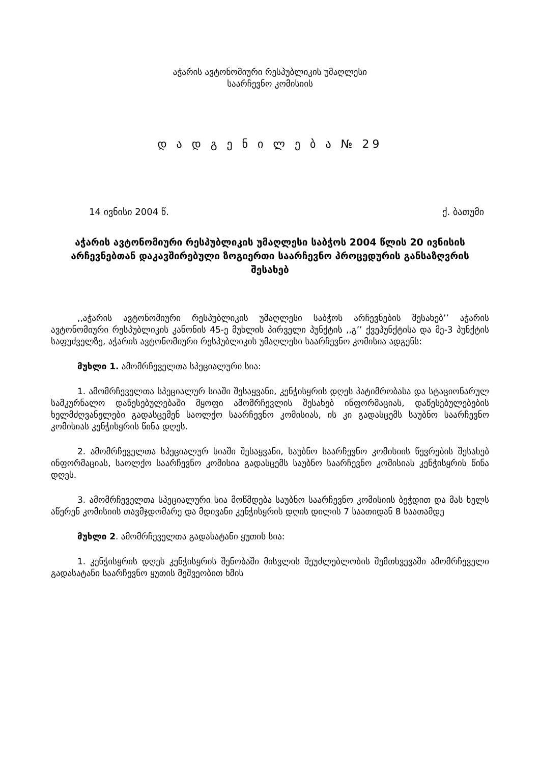აჭარის ავტონომიური რესპუბლიკის უმაღლესი
საარჩევნო კომისიის
დ ა დ გ ე ნ ი ლ ე ბ ა № 29
14 ივნისი 2004 წ. ქ. ბათუმი
აჭარის ავტონომიური რესპუბლიკის უმაღლესი საბჭოს 2004 წლის 20 ივნისის არჩევნებთან დაკავშირებული ზოგიერთი საარჩევნო პროცედურის განსაზღვრის შესახებ
,,აჭარის ავტონომიური რესპუბლიკის უმაღლესი საბჭოს არჩევნების შესახებ’’ აჭარის ავტონომიური რესპუბლიკის კანონის 45-ე მუხლის პირველი პუნქტის ,,გ’’ ქვეპუნქტისა და მე-3 პუნქტის საფუძველზე, აჭარის ავტონომიური რესპუბლიკის უმაღლესი საარჩევნო კომისია ადგენს:
მუხლი 1. ამომრჩეველთა სპეციალური სია:
1. ამომრჩეველთა სპეციალურ სიაში შესაყვანი, კენჭისყრის დღეს პატიმრობასა და სტაციონარულ სამკურნალო დაწესებულებაში მყოფი ამომრჩევლის შესახებ ინფორმაციას, დაწესებულებების ხელმძღვანელები გადასცემენ საოლქო საარჩევნო კომისიას, ის კი გადასცემს საუბნო საარჩევნო კომისიას კენჭისყრის წინა დღეს.
2. ამომრჩეველთა სპეციალურ სიაში შესაყვანი, საუბნო საარჩევნო კომისიის წევრების შესახებ ინფორმაციას, საოლქო საარჩევნო კომისია გადასცემს საუბნო საარჩევნო კომისიას კენჭისყრის წინა დღეს.
3. ამომრჩეველთა სპეციალური სია მოწმდება საუბნო საარჩევნო კომისიის ბეჭდით და მას ხელს აწერენ კომისიის თავმჯდომარე და მდივანი კენჭისყრის დღის დილის 7 საათიდან 8 საათამდე
მუხლი 2. ამომრჩეველთა გადასატანი ყუთის სია:
1. კენჭისყრის დღეს კენჭისყრის შენობაში მისვლის შეუძლებლობის შემთხვევაში ამომრჩეველი გადასატანი საარჩევნო ყუთის მეშვეობით ხმის